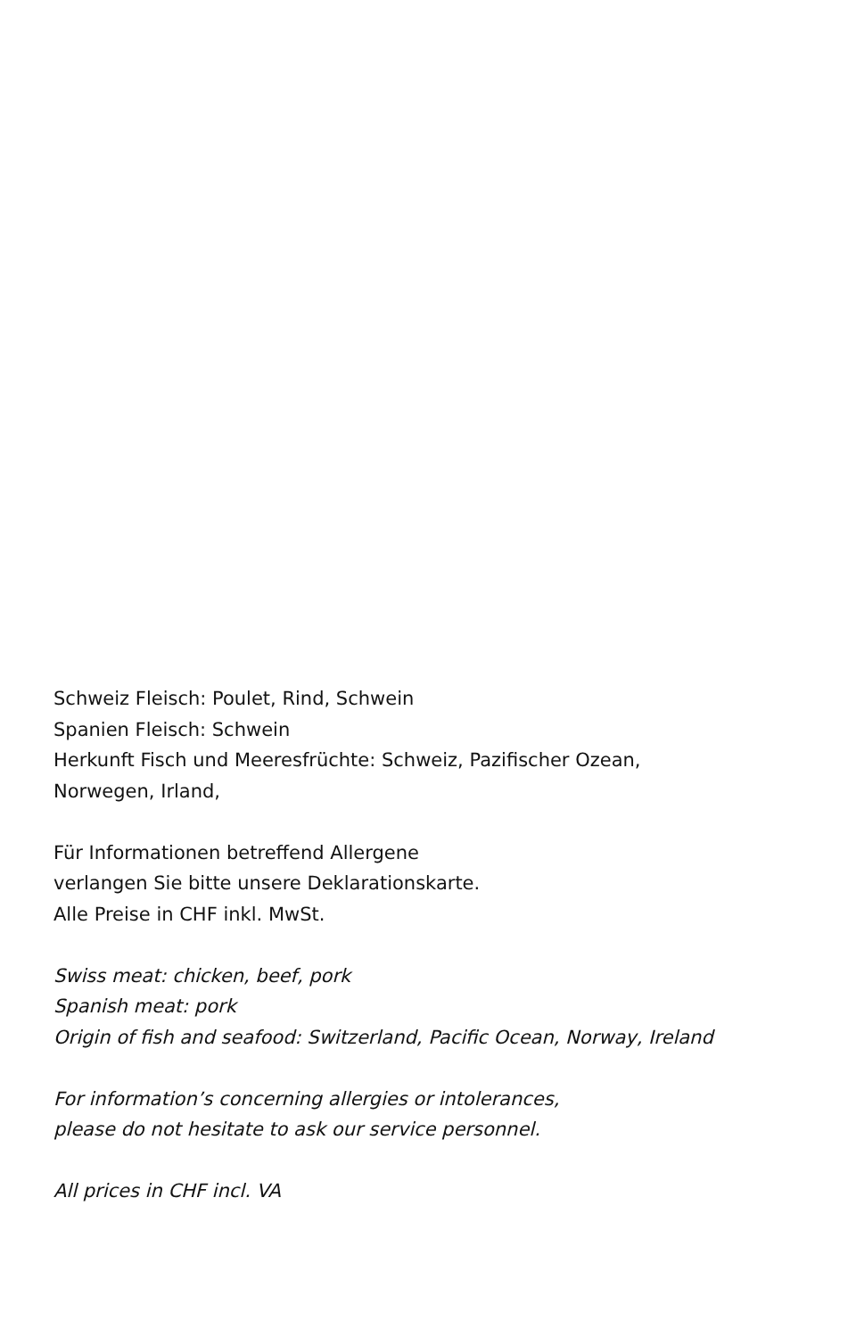Schweiz Fleisch: Poulet, Rind, Schwein
Spanien Fleisch: Schwein
Herkunft Fisch und Meeresfrüchte: Schweiz, Pazifischer Ozean,
Norwegen, Irland,
Für Informationen betreffend Allergene
verlangen Sie bitte unsere Deklarationskarte.
Alle Preise in CHF inkl. MwSt.
Swiss meat: chicken, beef, pork
Spanish meat: pork
Origin of fish and seafood: Switzerland, Pacific Ocean, Norway, Ireland
For information’s concerning allergies or intolerances,
please do not hesitate to ask our service personnel.
All prices in CHF incl. VA